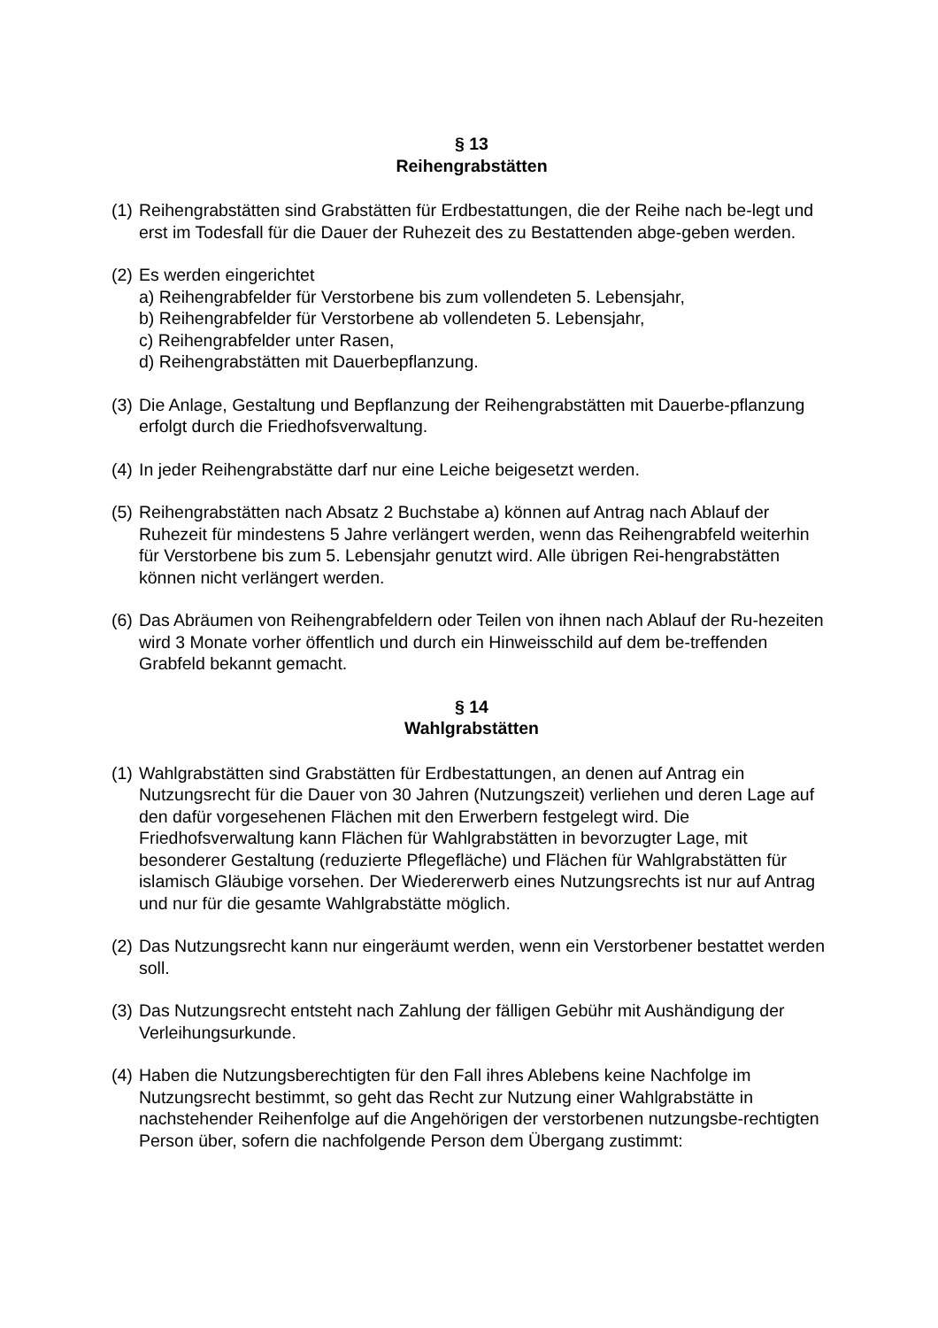§ 13
Reihengrabstätten
(1) Reihengrabstätten sind Grabstätten für Erdbestattungen, die der Reihe nach be-legt und erst im Todesfall für die Dauer der Ruhezeit des zu Bestattenden abge-geben werden.
(2) Es werden eingerichtet
a) Reihengrabfelder für Verstorbene bis zum vollendeten 5. Lebensjahr,
b) Reihengrabfelder für Verstorbene ab vollendeten 5. Lebensjahr,
c) Reihengrabfelder unter Rasen,
d) Reihengrabstätten mit Dauerbepflanzung.
(3) Die Anlage, Gestaltung und Bepflanzung der Reihengrabstätten mit Dauerbe-pflanzung erfolgt durch die Friedhofsverwaltung.
(4) In jeder Reihengrabstätte darf nur eine Leiche beigesetzt werden.
(5) Reihengrabstätten nach Absatz 2 Buchstabe a) können auf Antrag nach Ablauf der Ruhezeit für mindestens 5 Jahre verlängert werden, wenn das Reihengrabfeld weiterhin für Verstorbene bis zum 5. Lebensjahr genutzt wird. Alle übrigen Rei-hengrabstätten können nicht verlängert werden.
(6) Das Abräumen von Reihengrabfeldern oder Teilen von ihnen nach Ablauf der Ru-hezeiten wird 3 Monate vorher öffentlich und durch ein Hinweisschild auf dem be-treffenden Grabfeld bekannt gemacht.
§ 14
Wahlgrabstätten
(1) Wahlgrabstätten sind Grabstätten für Erdbestattungen, an denen auf Antrag ein Nutzungsrecht für die Dauer von 30 Jahren (Nutzungszeit) verliehen und deren Lage auf den dafür vorgesehenen Flächen mit den Erwerbern festgelegt wird. Die Friedhofsverwaltung kann Flächen für Wahlgrabstätten in bevorzugter Lage, mit besonderer Gestaltung (reduzierte Pflegefläche) und Flächen für Wahlgrabstätten für islamisch Gläubige vorsehen. Der Wiedererwerb eines Nutzungsrechts ist nur auf Antrag und nur für die gesamte Wahlgrabstätte möglich.
(2) Das Nutzungsrecht kann nur eingeräumt werden, wenn ein Verstorbener bestattet werden soll.
(3) Das Nutzungsrecht entsteht nach Zahlung der fälligen Gebühr mit Aushändigung der Verleihungsurkunde.
(4) Haben die Nutzungsberechtigten für den Fall ihres Ablebens keine Nachfolge im Nutzungsrecht bestimmt, so geht das Recht zur Nutzung einer Wahlgrabstätte in nachstehender Reihenfolge auf die Angehörigen der verstorbenen nutzungsbe-rechtigten Person über, sofern die nachfolgende Person dem Übergang zustimmt: